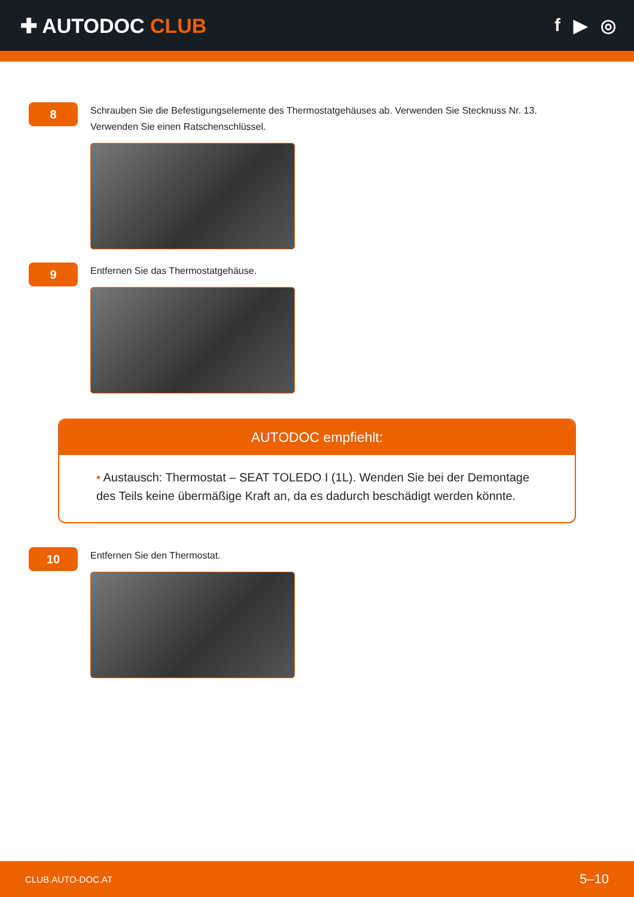✚ AUTODOC CLUB f ▶ ◎
8
Schrauben Sie die Befestigungselemente des Thermostatgehäuses ab. Verwenden Sie Stecknuss Nr. 13. Verwenden Sie einen Ratschenschlüssel.
9
Entfernen Sie das Thermostatgehäuse.
AUTODOC empfiehlt:
• Austausch: Thermostat – SEAT TOLEDO I (1L). Wenden Sie bei der Demontage des Teils keine übermäßige Kraft an, da es dadurch beschädigt werden könnte.
10
Entfernen Sie den Thermostat.
CLUB.AUTO-DOC.AT 5–10